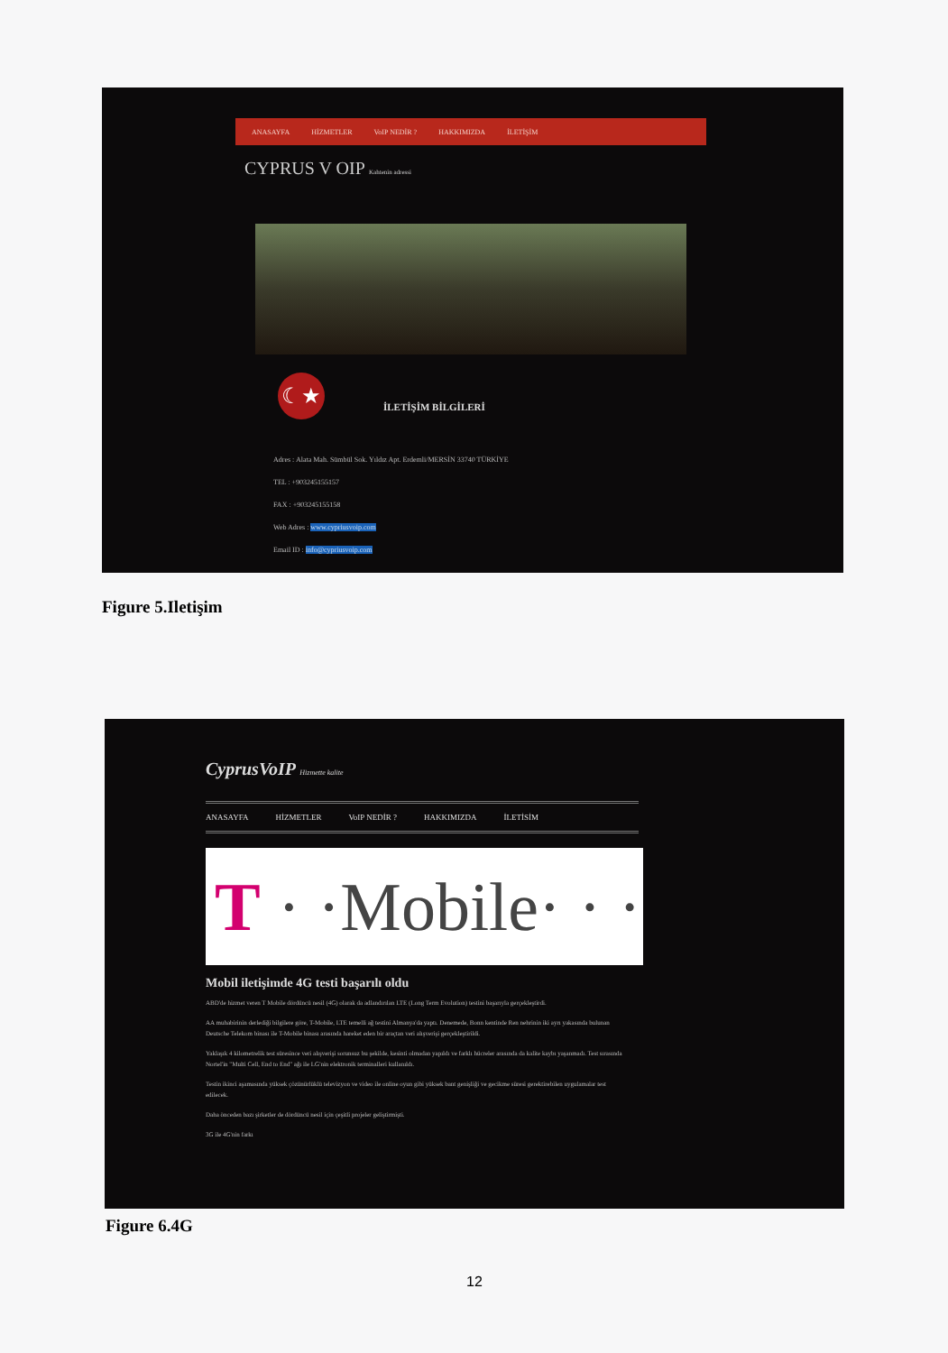ANASAYFA HİZMETLER VoIP NEDİR ? HAKKIMIZDA İLETİŞİM
CYPRUS V OIP Kahtenin adressi
☾★
İLETİŞİM BİLGİLERİ
Adres : Alata Mah. Sümbül Sok. Yıldız Apt. Erdemli/MERSİN 33740 TÜRKİYE
TEL : +903245155157
FAX : +903245155158
Web Adres : www.cypriusvoip.com
Email ID : info@cypriusvoip.com
Figure 5.Iletişim
CyprusVoIP Hizmette kalite
ANASAYFA HİZMETLER VoIP NEDİR ? HAKKIMIZDA İLETİSİM
T · ·Mobile· · ·
Mobil iletişimde 4G testi başarılı oldu
ABD'de hizmet veren T Mobile dördüncü nesil (4G) olarak da adlandırılan LTE (Long Term Evolution) testini başarıyla gerçekleştirdi.
AA muhabirinin derlediği bilgilere göre, T-Mobile, LTE temelli ağ testini Almanya'da yaptı. Denemede, Bonn kentinde Ren nehrinin iki ayrı yakasında bulunan Deutsche Telekom binası ile T-Mobile binası arasında hareket eden bir araçtan veri alışverişi gerçekleştirildi.
Yaklaşık 4 kilometrelik test süresince veri alışverişi sorunsuz bu şekilde, kesinti olmadan yapıldı ve farklı hücreler arasında da kalite kaybı yaşanmadı. Test sırasında Nortel'in "Multi Cell, End to End" ağı ile LG'nin elektronik terminalleri kullanıldı.
Testin ikinci aşamasında yüksek çözünürlüklü televizyon ve video ile online oyun gibi yüksek bant genişliği ve gecikme süresi gerektirebilen uygulamalar test edilecek.
Daha önceden bazı şirketler de dördüncü nesil için çeşitli projeler geliştirmişti.
3G ile 4G'nin farkı
Figure 6.4G
12